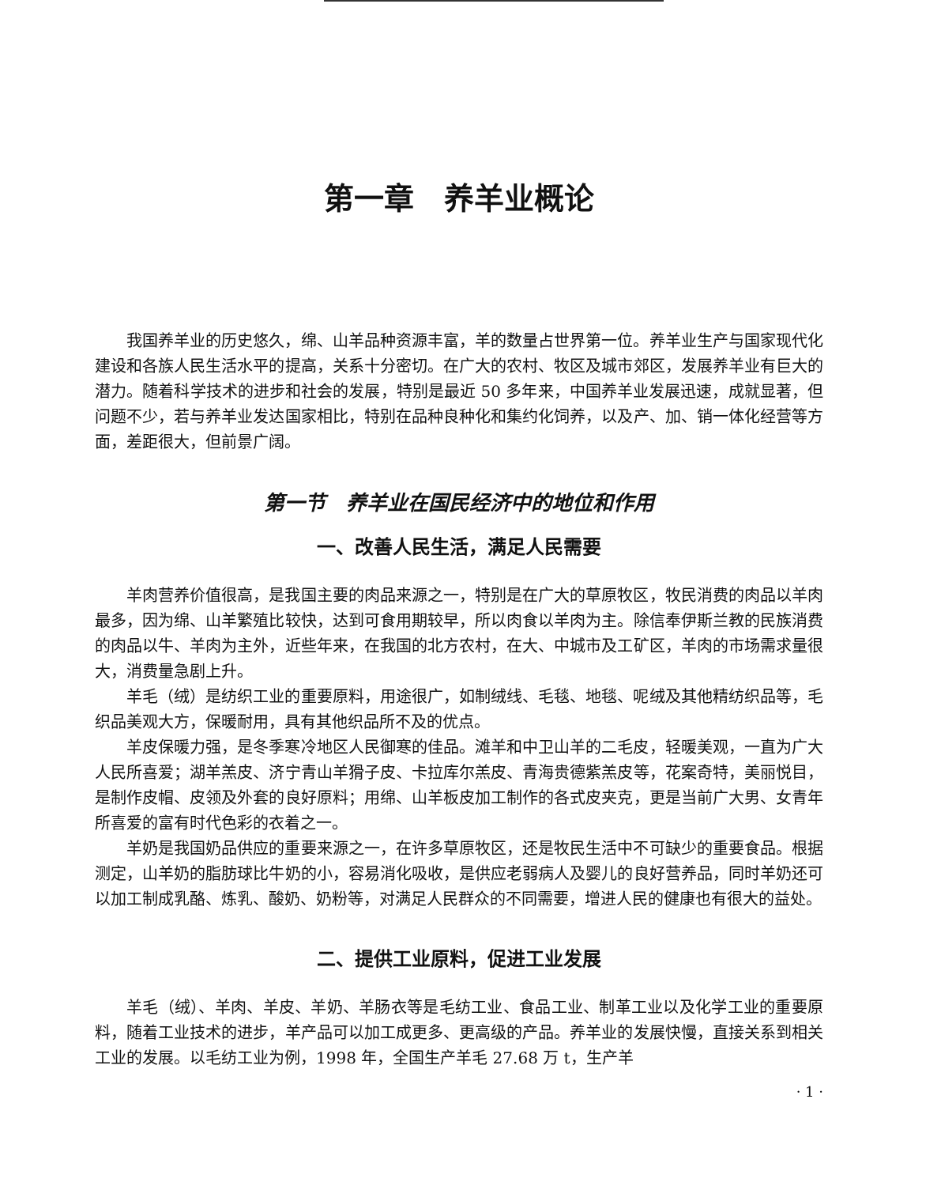第一章　养羊业概论
我国养羊业的历史悠久，绵、山羊品种资源丰富，羊的数量占世界第一位。养羊业生产与国家现代化建设和各族人民生活水平的提高，关系十分密切。在广大的农村、牧区及城市郊区，发展养羊业有巨大的潜力。随着科学技术的进步和社会的发展，特别是最近 50 多年来，中国养羊业发展迅速，成就显著，但问题不少，若与养羊业发达国家相比，特别在品种良种化和集约化饲养，以及产、加、销一体化经营等方面，差距很大，但前景广阔。
第一节　养羊业在国民经济中的地位和作用
一、改善人民生活，满足人民需要
羊肉营养价值很高，是我国主要的肉品来源之一，特别是在广大的草原牧区，牧民消费的肉品以羊肉最多，因为绵、山羊繁殖比较快，达到可食用期较早，所以肉食以羊肉为主。除信奉伊斯兰教的民族消费的肉品以牛、羊肉为主外，近些年来，在我国的北方农村，在大、中城市及工矿区，羊肉的市场需求量很大，消费量急剧上升。
羊毛（绒）是纺织工业的重要原料，用途很广，如制绒线、毛毯、地毯、呢绒及其他精纺织品等，毛织品美观大方，保暖耐用，具有其他织品所不及的优点。
羊皮保暖力强，是冬季寒冷地区人民御寒的佳品。滩羊和中卫山羊的二毛皮，轻暖美观，一直为广大人民所喜爱；湖羊羔皮、济宁青山羊猾子皮、卡拉库尔羔皮、青海贵德紫羔皮等，花案奇特，美丽悦目，是制作皮帽、皮领及外套的良好原料；用绵、山羊板皮加工制作的各式皮夹克，更是当前广大男、女青年所喜爱的富有时代色彩的衣着之一。
羊奶是我国奶品供应的重要来源之一，在许多草原牧区，还是牧民生活中不可缺少的重要食品。根据测定，山羊奶的脂肪球比牛奶的小，容易消化吸收，是供应老弱病人及婴儿的良好营养品，同时羊奶还可以加工制成乳酪、炼乳、酸奶、奶粉等，对满足人民群众的不同需要，增进人民的健康也有很大的益处。
二、提供工业原料，促进工业发展
羊毛（绒）、羊肉、羊皮、羊奶、羊肠衣等是毛纺工业、食品工业、制革工业以及化学工业的重要原料，随着工业技术的进步，羊产品可以加工成更多、更高级的产品。养羊业的发展快慢，直接关系到相关工业的发展。以毛纺工业为例，1998 年，全国生产羊毛 27.68 万 t，生产羊
· 1 ·